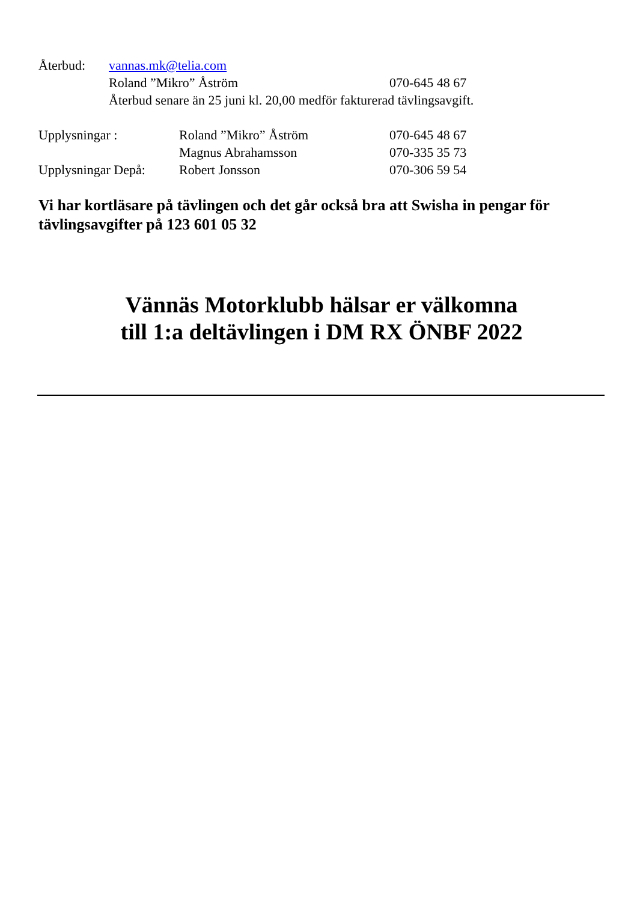Återbud: vannas.mk@telia.com
Roland ”Mikro” Åström 070-645 48 67
Återbud senare än 25 juni kl. 20,00 medför fakturerad tävlingsavgift.
Upplysningar : Roland ”Mikro” Åström 070-645 48 67
Magnus Abrahamsson 070-335 35 73
Upplysningar Depå: Robert Jonsson 070-306 59 54
Vi har kortläsare på tävlingen och det går också bra att Swisha in pengar för tävlingsavgifter på 123 601 05 32
Vännäs Motorklubb hälsar er välkomna
till 1:a deltävlingen i DM RX ÖNBF 2022